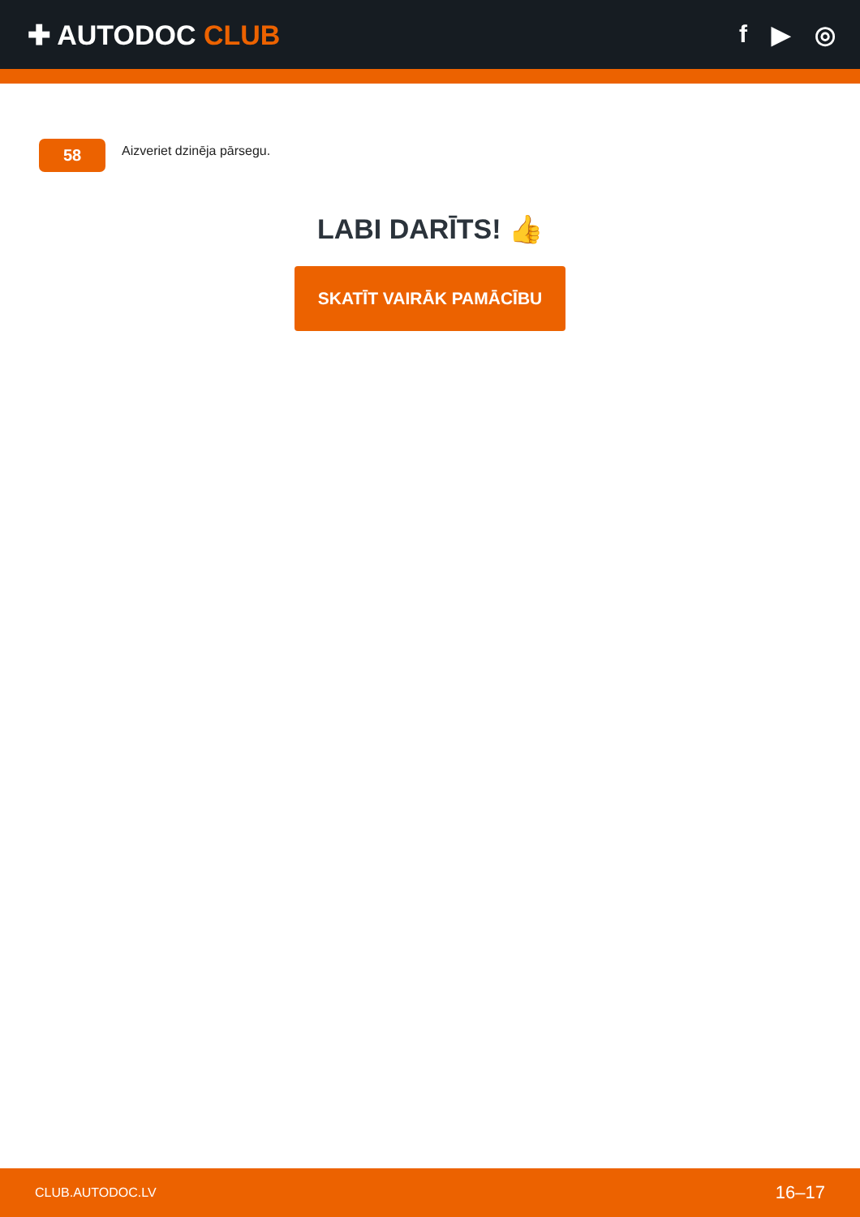✚ AUTODOC CLUB f ▶ ◎
58
Aizveriet dzinēja pārsegu.
LABI DARĪTS! 👍
SKATĪT VAIRĀK PAMĀCĪBU
CLUB.AUTODOC.LV 16–17